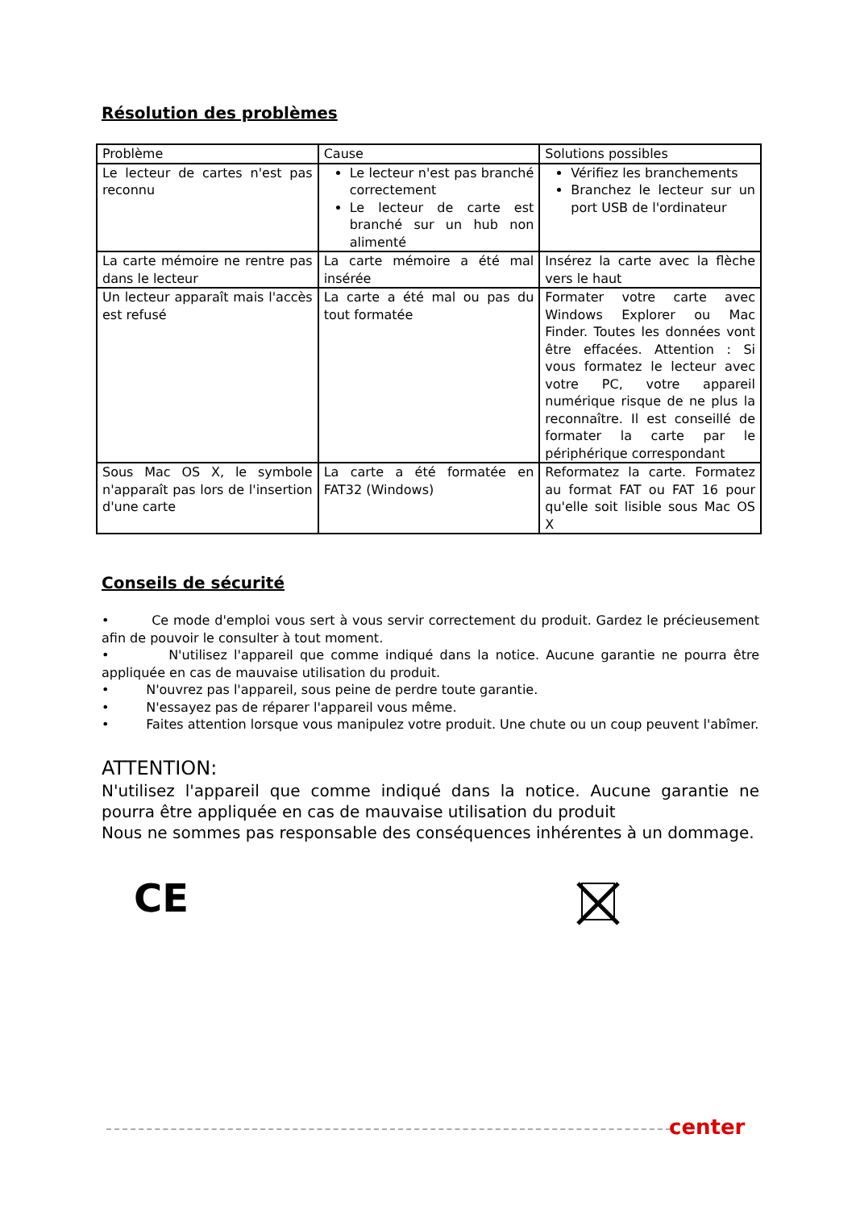Résolution des problèmes
| Problème | Cause | Solutions possibles |
| Le lecteur de cartes n'est pas reconnu | Le lecteur n'est pas branché correctement Le lecteur de carte est branché sur un hub non alimenté | Vérifiez les branchements Branchez le lecteur sur un port USB de l'ordinateur |
| La carte mémoire ne rentre pas dans le lecteur | La carte mémoire a été mal insérée | Insérez la carte avec la flèche vers le haut |
| Un lecteur apparaît mais l'accès est refusé | La carte a été mal ou pas du tout formatée | Formater votre carte avec Windows Explorer ou Mac Finder. Toutes les données vont être effacées. Attention : Si vous formatez le lecteur avec votre PC, votre appareil numérique risque de ne plus la reconnaître. Il est conseillé de formater la carte par le périphérique correspondant |
| Sous Mac OS X, le symbole n'apparaît pas lors de l'insertion d'une carte | La carte a été formatée en FAT32 (Windows) | Reformatez la carte. Formatez au format FAT ou FAT 16 pour qu'elle soit lisible sous Mac OS X |
Conseils de sécurité
• Ce mode d'emploi vous sert à vous servir correctement du produit. Gardez le précieusement afin de pouvoir le consulter à tout moment.
• N'utilisez l'appareil que comme indiqué dans la notice. Aucune garantie ne pourra être appliquée en cas de mauvaise utilisation du produit.
• N'ouvrez pas l'appareil, sous peine de perdre toute garantie.
• N'essayez pas de réparer l'appareil vous même.
• Faites attention lorsque vous manipulez votre produit. Une chute ou un coup peuvent l'abîmer.
ATTENTION:
N'utilisez l'appareil que comme indiqué dans la notice. Aucune garantie ne pourra être appliquée en cas de mauvaise utilisation du produit
Nous ne sommes pas responsable des conséquences inhérentes à un dommage.
CE
center